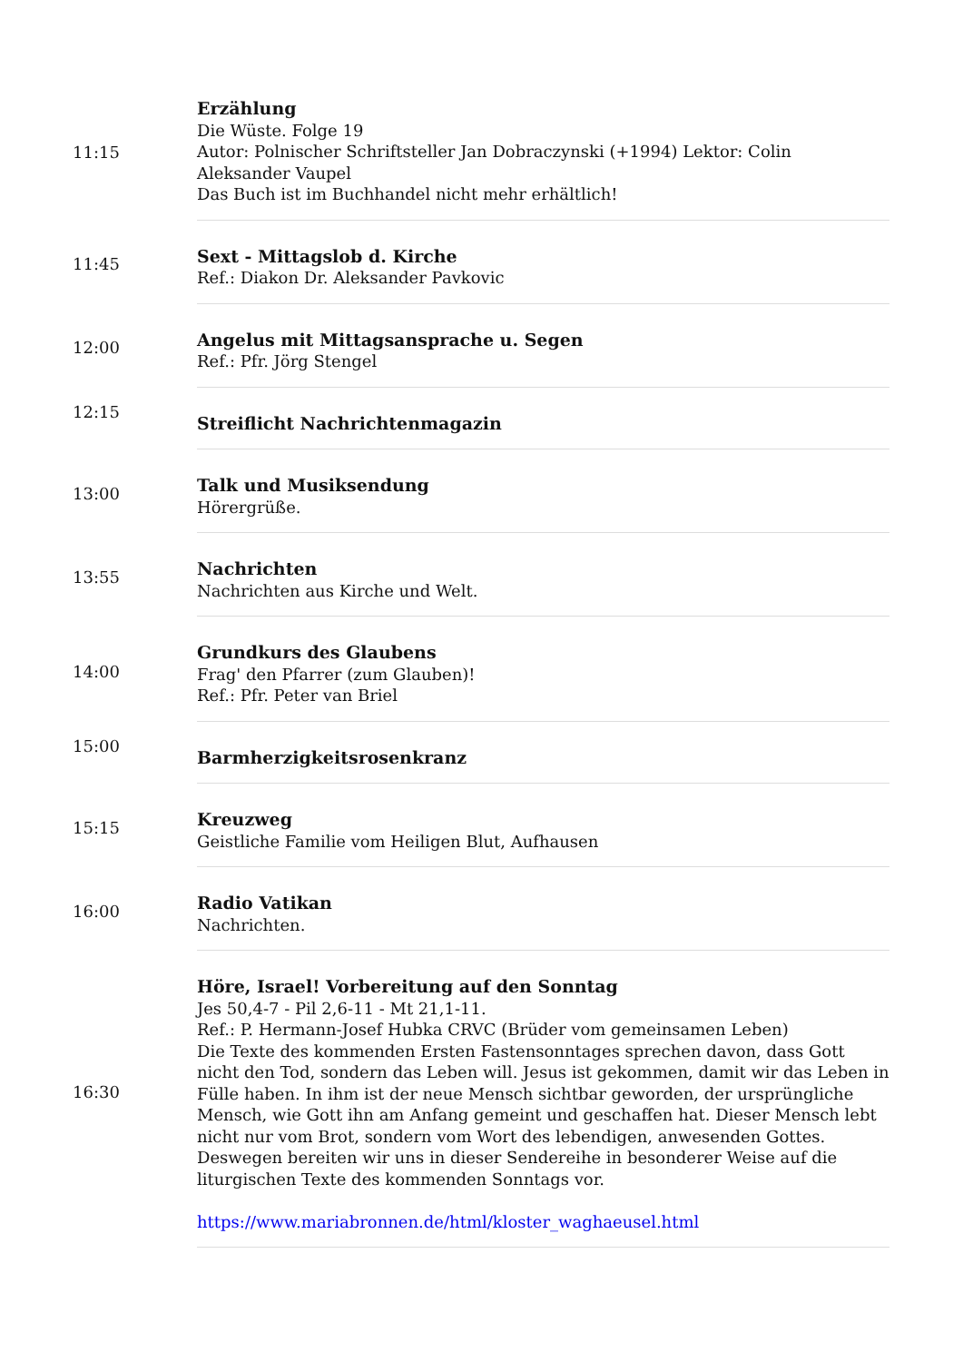| 11:15 | Erzählung Die Wüste. Folge 19 Autor: Polnischer Schriftsteller Jan Dobraczynski (+1994) Lektor: Colin Aleksander Vaupel Das Buch ist im Buchhandel nicht mehr erhältlich! |
| 11:45 | Sext - Mittagslob d. Kirche Ref.: Diakon Dr. Aleksander Pavkovic |
| 12:00 | Angelus mit Mittagsansprache u. Segen Ref.: Pfr. Jörg Stengel |
| 12:15 | Streiflicht Nachrichtenmagazin |
| 13:00 | Talk und Musiksendung Hörergrüße. |
| 13:55 | Nachrichten Nachrichten aus Kirche und Welt. |
| 14:00 | Grundkurs des Glaubens Frag' den Pfarrer (zum Glauben)! Ref.: Pfr. Peter van Briel |
| 15:00 | Barmherzigkeitsrosenkranz |
| 15:15 | Kreuzweg Geistliche Familie vom Heiligen Blut, Aufhausen |
| 16:00 | Radio Vatikan Nachrichten. |
| 16:30 | Höre, Israel! Vorbereitung auf den Sonntag Jes 50,4-7 - Pil 2,6-11 - Mt 21,1-11. Ref.: P. Hermann-Josef Hubka CRVC (Brüder vom gemeinsamen Leben) Die Texte des kommenden Ersten Fastensonntages sprechen davon, dass Gott nicht den Tod, sondern das Leben will. Jesus ist gekommen, damit wir das Leben in Fülle haben. In ihm ist der neue Mensch sichtbar geworden, der ursprüngliche Mensch, wie Gott ihn am Anfang gemeint und geschaffen hat. Dieser Mensch lebt nicht nur vom Brot, sondern vom Wort des lebendigen, anwesenden Gottes. Deswegen bereiten wir uns in dieser Sendereihe in besonderer Weise auf die liturgischen Texte des kommenden Sonntags vor. https://www.mariabronnen.de/html/kloster_waghaeusel.html |